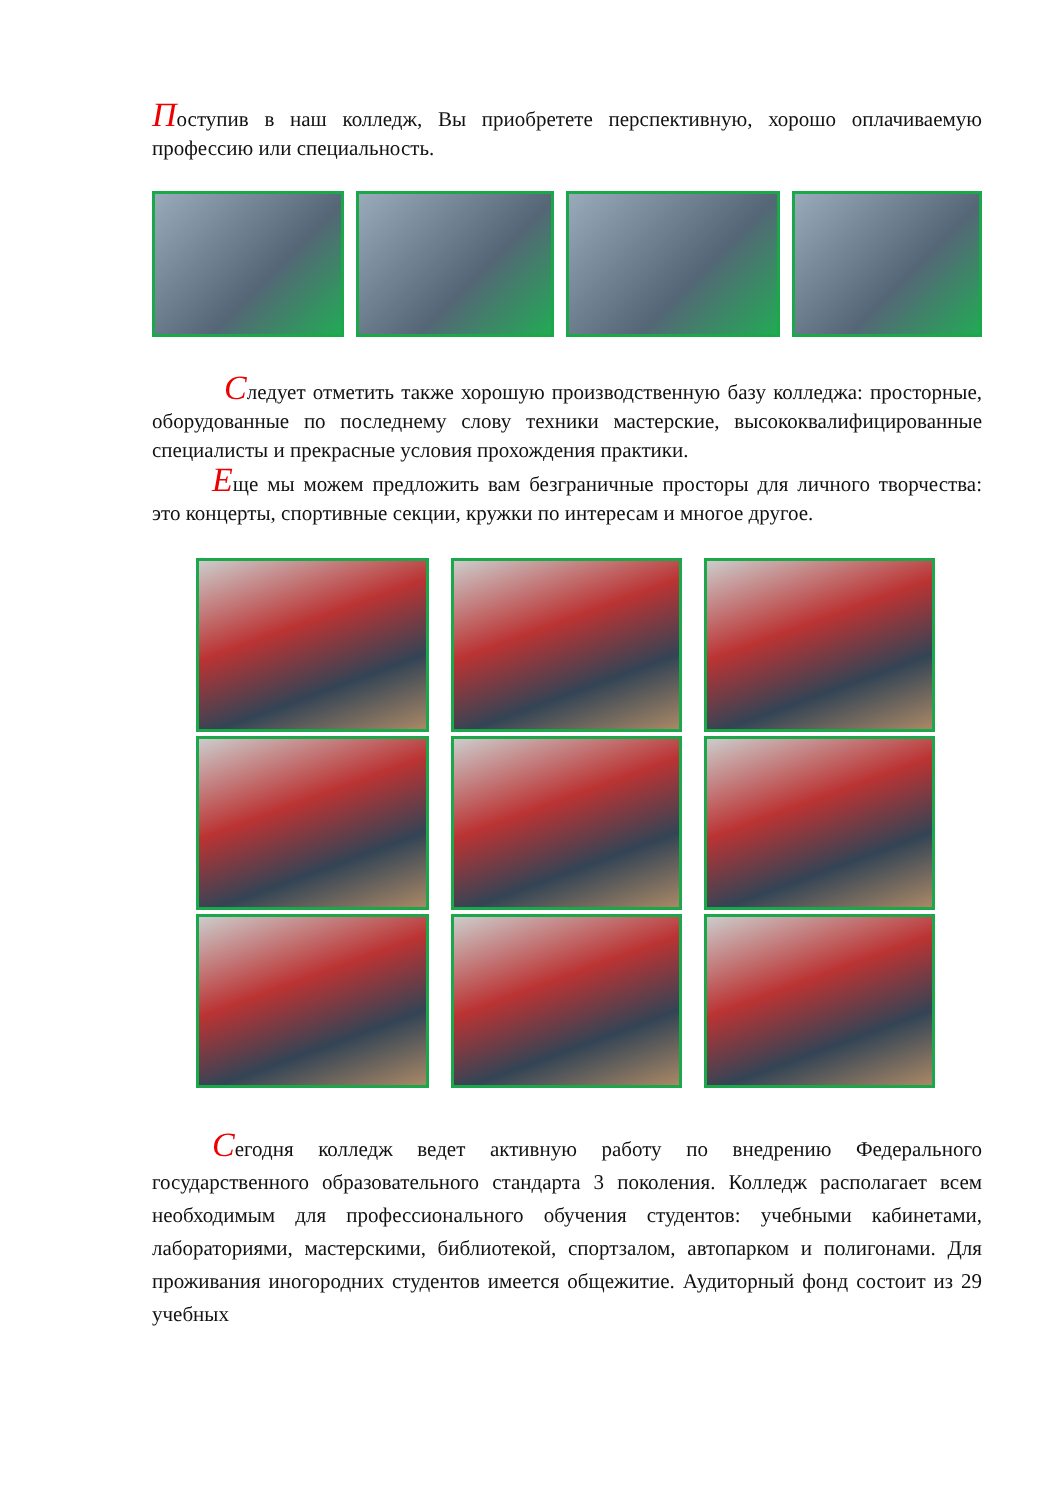Поступив в наш колледж, Вы приобретете перспективную, хорошо оплачиваемую профессию или специальность.
Следует отметить также хорошую производственную базу колледжа: просторные, оборудованные по последнему слову техники мастерские, высококвалифицированные специалисты и прекрасные условия прохождения практики.
Еще мы можем предложить вам безграничные просторы для личного творчества: это концерты, спортивные секции, кружки по интересам и многое другое.
Сегодня колледж ведет активную работу по внедрению Федерального государственного образовательного стандарта 3 поколения. Колледж располагает всем необходимым для профессионального обучения студентов: учебными кабинетами, лабораториями, мастерскими, библиотекой, спортзалом, автопарком и полигонами. Для проживания иногородних студентов имеется общежитие. Аудиторный фонд состоит из 29 учебных